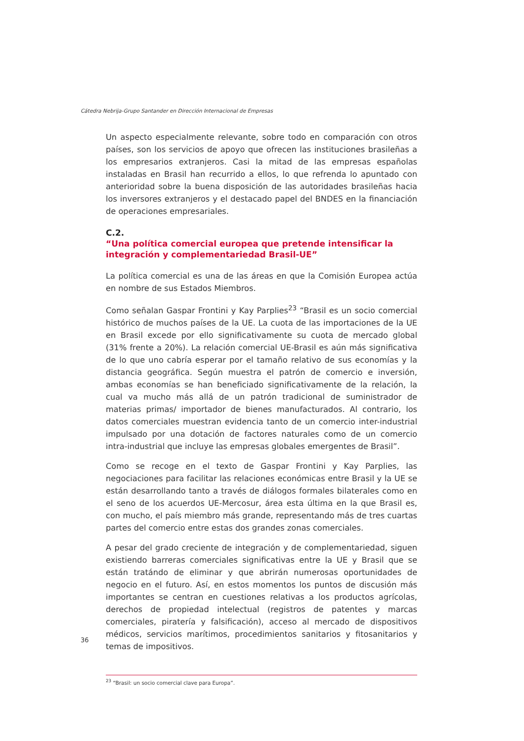Cátedra Nebrija-Grupo Santander en Dirección Internacional de Empresas
Un aspecto especialmente relevante, sobre todo en comparación con otros países, son los servicios de apoyo que ofrecen las instituciones brasileñas a los empresarios extranjeros. Casi la mitad de las empresas españolas instaladas en Brasil han recurrido a ellos, lo que refrenda lo apuntado con anterioridad sobre la buena disposición de las autoridades brasileñas hacia los inversores extranjeros y el destacado papel del BNDES en la financiación de operaciones empresariales.
C.2.
“Una política comercial europea que pretende intensificar la integración y complementariedad Brasil-UE”
La política comercial es una de las áreas en que la Comisión Europea actúa en nombre de sus Estados Miembros.
Como señalan Gaspar Frontini y Kay Parplies<sup>23</sup> “Brasil es un socio comercial histórico de muchos países de la UE. La cuota de las importaciones de la UE en Brasil excede por ello significativamente su cuota de mercado global (31% frente a 20%). La relación comercial UE-Brasil es aún más significativa de lo que uno cabría esperar por el tamaño relativo de sus economías y la distancia geográfica. Según muestra el patrón de comercio e inversión, ambas economías se han beneficiado significativamente de la relación, la cual va mucho más allá de un patrón tradicional de suministrador de materias primas/ importador de bienes manufacturados. Al contrario, los datos comerciales muestran evidencia tanto de un comercio inter-industrial impulsado por una dotación de factores naturales como de un comercio intra-industrial que incluye las empresas globales emergentes de Brasil”.
Como se recoge en el texto de Gaspar Frontini y Kay Parplies, las negociaciones para facilitar las relaciones económicas entre Brasil y la UE se están desarrollando tanto a través de diálogos formales bilaterales como en el seno de los acuerdos UE-Mercosur, área esta última en la que Brasil es, con mucho, el país miembro más grande, representando más de tres cuartas partes del comercio entre estas dos grandes zonas comerciales.
A pesar del grado creciente de integración y de complementariedad, siguen existiendo barreras comerciales significativas entre la UE y Brasil que se están tratándo de eliminar y que abrirán numerosas oportunidades de negocio en el futuro. Así, en estos momentos los puntos de discusión más importantes se centran en cuestiones relativas a los productos agrícolas, derechos de propiedad intelectual (registros de patentes y marcas comerciales, piratería y falsificación), acceso al mercado de dispositivos médicos, servicios marítimos, procedimientos sanitarios y fitosanitarios y temas de impositivos.
<sup>23</sup> “Brasil: un socio comercial clave para Europa”.
36